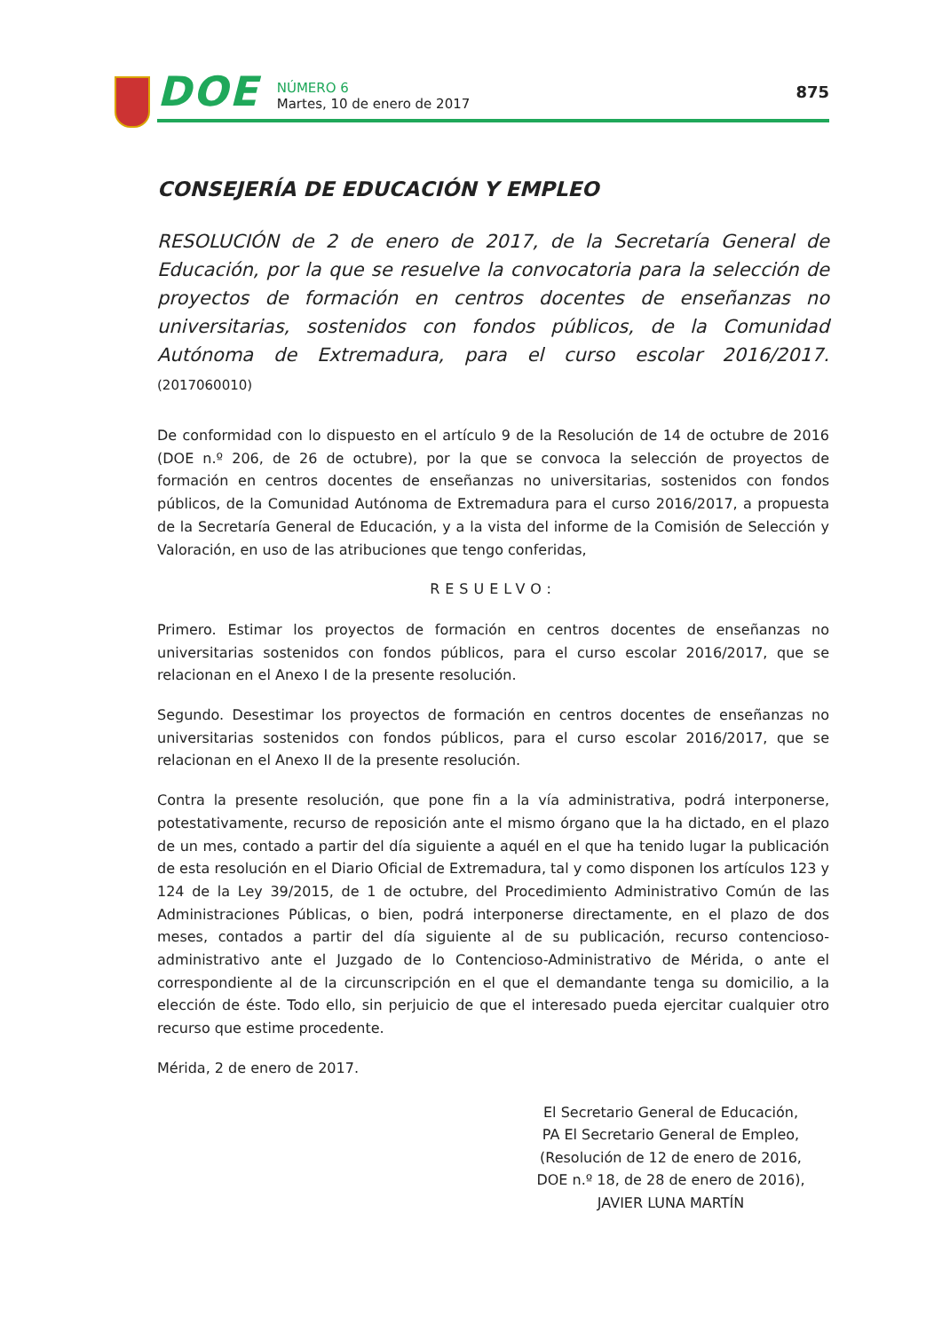DOE
NÚMERO 6
Martes, 10 de enero de 2017
875
CONSEJERÍA DE EDUCACIÓN Y EMPLEO
RESOLUCIÓN de 2 de enero de 2017, de la Secretaría General de Educación, por la que se resuelve la convocatoria para la selección de proyectos de formación en centros docentes de enseñanzas no universitarias, sostenidos con fondos públicos, de la Comunidad Autónoma de Extremadura, para el curso escolar 2016/2017. (2017060010)
De conformidad con lo dispuesto en el artículo 9 de la Resolución de 14 de octubre de 2016 (DOE n.º 206, de 26 de octubre), por la que se convoca la selección de proyectos de formación en centros docentes de enseñanzas no universitarias, sostenidos con fondos públicos, de la Comunidad Autónoma de Extremadura para el curso 2016/2017, a propuesta de la Secretaría General de Educación, y a la vista del informe de la Comisión de Selección y Valoración, en uso de las atribuciones que tengo conferidas,
RESUELVO:
Primero. Estimar los proyectos de formación en centros docentes de enseñanzas no universitarias sostenidos con fondos públicos, para el curso escolar 2016/2017, que se relacionan en el Anexo I de la presente resolución.
Segundo. Desestimar los proyectos de formación en centros docentes de enseñanzas no universitarias sostenidos con fondos públicos, para el curso escolar 2016/2017, que se relacionan en el Anexo II de la presente resolución.
Contra la presente resolución, que pone fin a la vía administrativa, podrá interponerse, potestativamente, recurso de reposición ante el mismo órgano que la ha dictado, en el plazo de un mes, contado a partir del día siguiente a aquél en el que ha tenido lugar la publicación de esta resolución en el Diario Oficial de Extremadura, tal y como disponen los artículos 123 y 124 de la Ley 39/2015, de 1 de octubre, del Procedimiento Administrativo Común de las Administraciones Públicas, o bien, podrá interponerse directamente, en el plazo de dos meses, contados a partir del día siguiente al de su publicación, recurso contencioso-administrativo ante el Juzgado de lo Contencioso-Administrativo de Mérida, o ante el correspondiente al de la circunscripción en el que el demandante tenga su domicilio, a la elección de éste. Todo ello, sin perjuicio de que el interesado pueda ejercitar cualquier otro recurso que estime procedente.
Mérida, 2 de enero de 2017.
El Secretario General de Educación,
PA El Secretario General de Empleo,
(Resolución de 12 de enero de 2016,
DOE n.º 18, de 28 de enero de 2016),
JAVIER LUNA MARTÍN